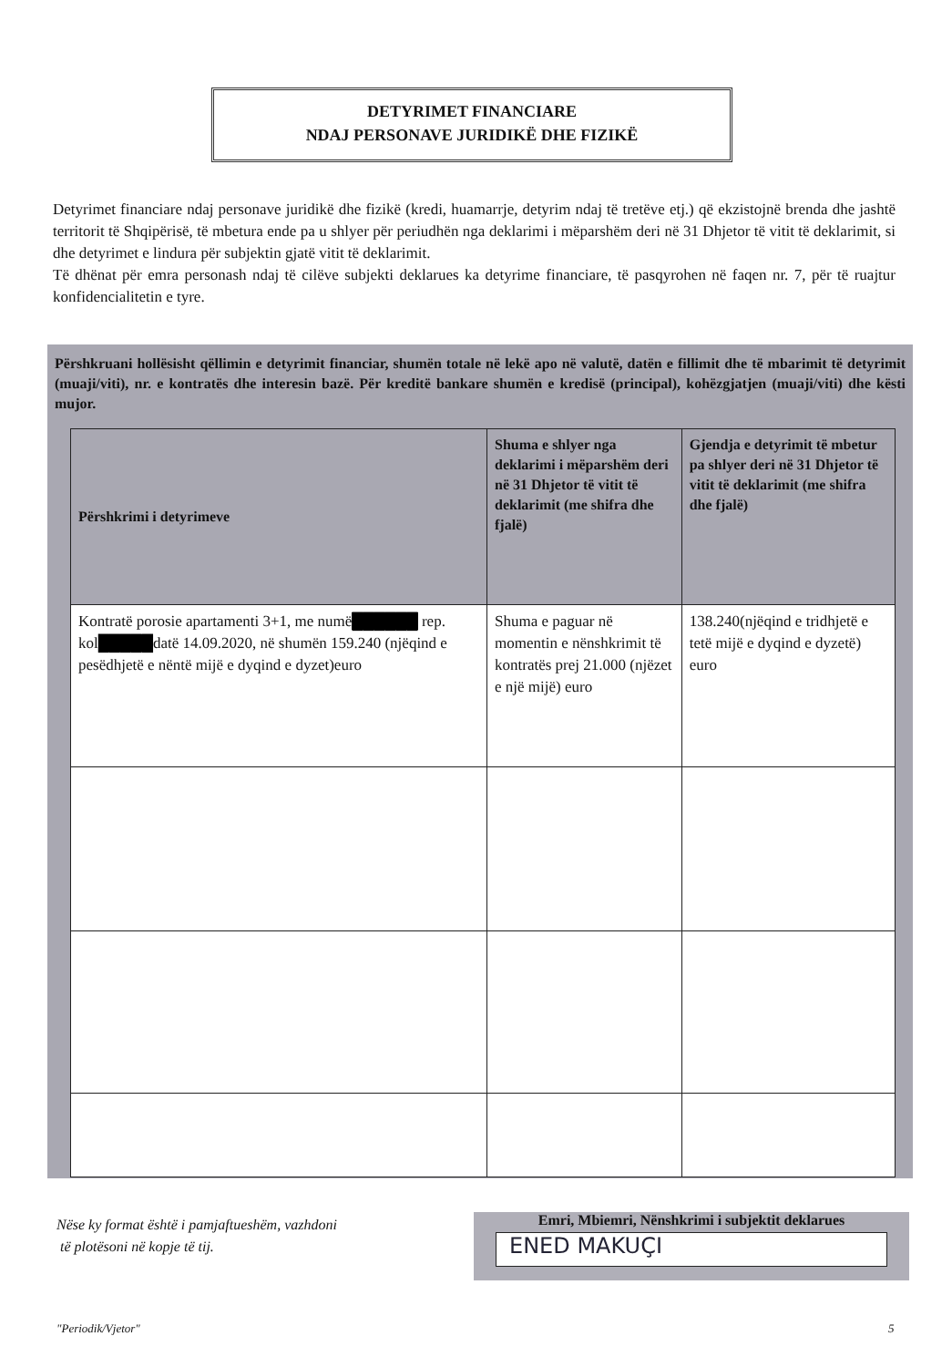DETYRIMET FINANCIARE
NDAJ PERSONAVE JURIDIKË DHE FIZIKË
Detyrimet financiare ndaj personave juridikë dhe fizikë (kredi, huamarrje, detyrim ndaj të tretëve etj.) që ekzistojnë brenda dhe jashtë territorit të Shqipërisë, të mbetura ende pa u shlyer për periudhën nga deklarimi i mëparshëm deri në 31 Dhjetor të vitit të deklarimit, si dhe detyrimet e lindura për subjektin gjatë vitit të deklarimit.
Të dhënat për emra personash ndaj të cilëve subjekti deklarues ka detyrime financiare, të pasqyrohen në faqen nr. 7, për të ruajtur konfidencialitetin e tyre.
Përshkruani hollësisht qëllimin e detyrimit financiar, shumën totale në lekë apo në valutë, datën e fillimit dhe të mbarimit të detyrimit (muaji/viti), nr. e kontratës dhe interesin bazë. Për kreditë bankare shumën e kredisë (principal), kohëzgjatjen (muaji/viti) dhe kësti mujor.
| Përshkrimi i detyrimeve | Shuma e shlyer nga deklarimi i mëparshëm deri në 31 Dhjetor të vitit të deklarimit (me shifra dhe fjalë) | Gjendja e detyrimit të mbetur pa shlyer deri në 31 Dhjetor të vitit të deklarimit (me shifra dhe fjalë) |
| --- | --- | --- |
| Kontratë porosie apartamenti 3+1, me numë ██████ rep. kol █████ datë 14.09.2020, në shumën 159.240 (njëqind e pesëdhjetë e nëntë mijë e dyqind e dyzet)euro | Shuma e paguar në momentin e nënshkrimit të kontratës prej 21.000 (njëzet e një mijë) euro | 138.240(njëqind e tridhjetë e tetë mijë e dyqind e dyzetë) euro |
Nëse ky format është i pamjaftueshëm, vazhdoni
të plotësoni në kopje të tij.
Emri, Mbiemri, Nënshkrimi i subjektit deklarues
ENED MAKUÇI
"Periodik/Vjetor" 5